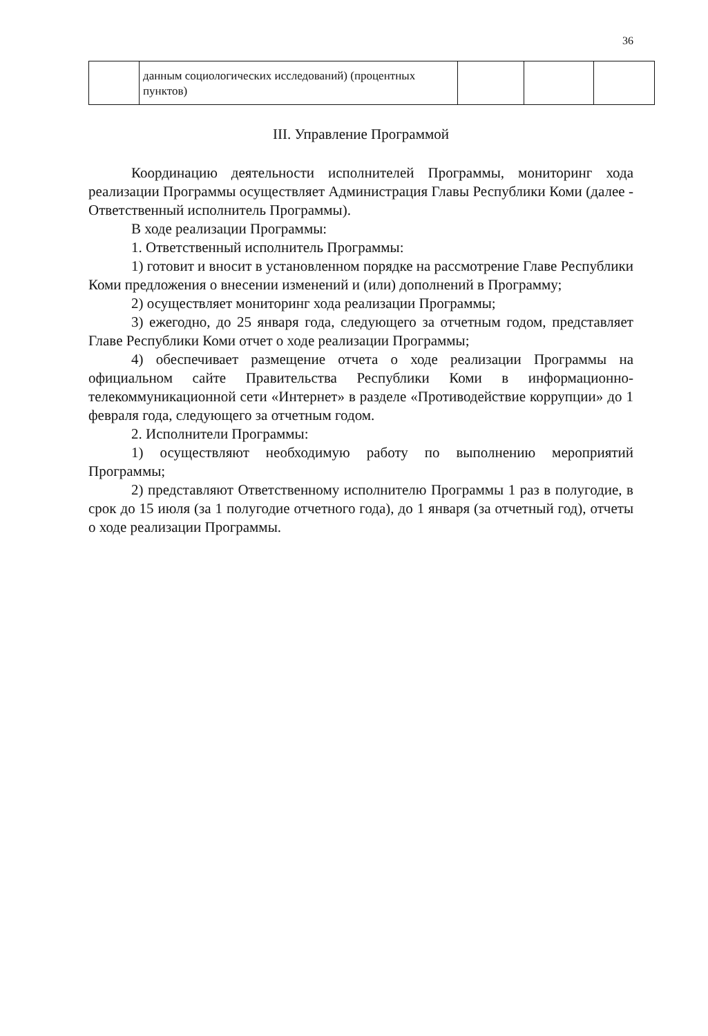36
| | данным социологических исследований) (процентных пунктов) | | | |
III. Управление Программой
Координацию деятельности исполнителей Программы, мониторинг хода реализации Программы осуществляет Администрация Главы Республики Коми (далее - Ответственный исполнитель Программы).
В ходе реализации Программы:
1. Ответственный исполнитель Программы:
1) готовит и вносит в установленном порядке на рассмотрение Главе Республики Коми предложения о внесении изменений и (или) дополнений в Программу;
2) осуществляет мониторинг хода реализации Программы;
3) ежегодно, до 25 января года, следующего за отчетным годом, представляет Главе Республики Коми отчет о ходе реализации Программы;
4) обеспечивает размещение отчета о ходе реализации Программы на официальном сайте Правительства Республики Коми в информационно-телекоммуникационной сети «Интернет» в разделе «Противодействие коррупции» до 1 февраля года, следующего за отчетным годом.
2. Исполнители Программы:
1) осуществляют необходимую работу по выполнению мероприятий Программы;
2) представляют Ответственному исполнителю Программы 1 раз в полугодие, в срок до 15 июля (за 1 полугодие отчетного года), до 1 января (за отчетный год), отчеты о ходе реализации Программы.